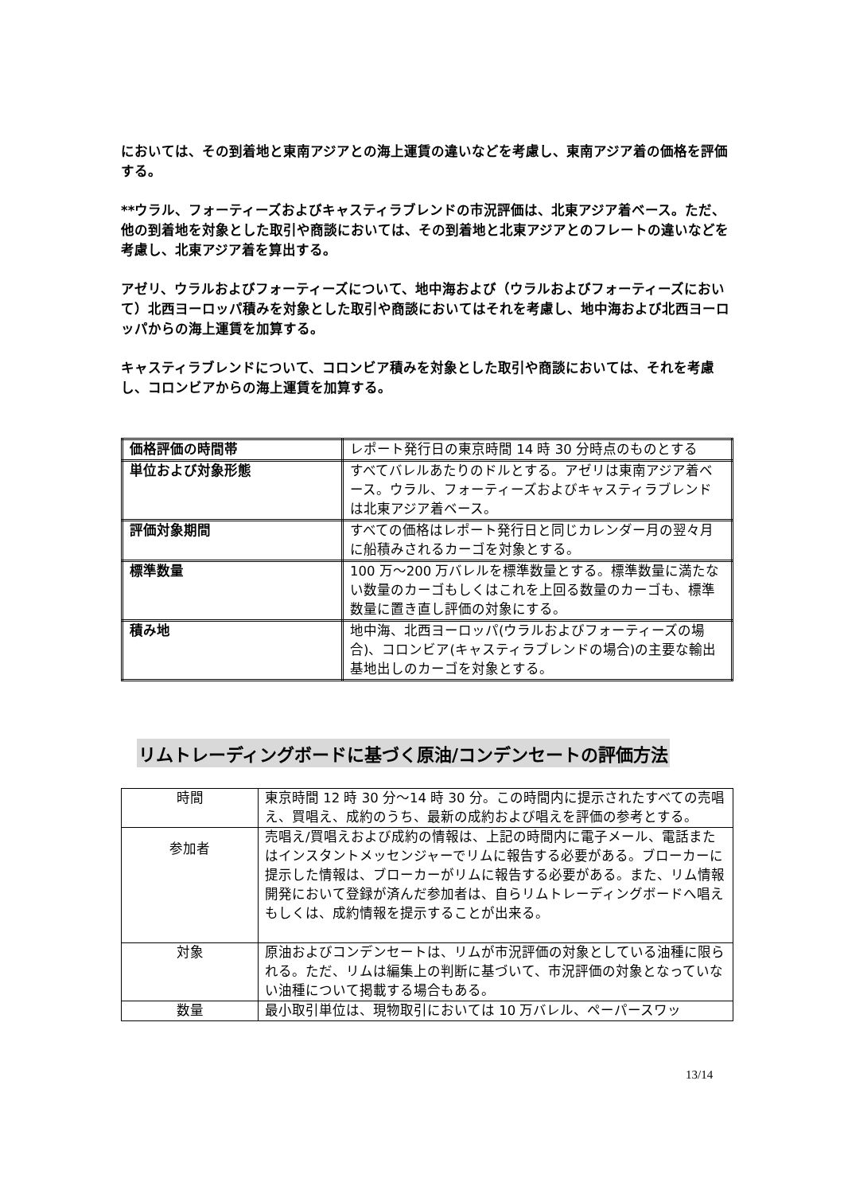においては、その到着地と東南アジアとの海上運賃の違いなどを考慮し、東南アジア着の価格を評価する。
**ウラル、フォーティーズおよびキャスティラブレンドの市況評価は、北東アジア着ベース。ただ、他の到着地を対象とした取引や商談においては、その到着地と北東アジアとのフレートの違いなどを考慮し、北東アジア着を算出する。
アゼリ、ウラルおよびフォーティーズについて、地中海および（ウラルおよびフォーティーズにおいて）北西ヨーロッパ積みを対象とした取引や商談においてはそれを考慮し、地中海および北西ヨーロッパからの海上運賃を加算する。
キャスティラブレンドについて、コロンビア積みを対象とした取引や商談においては、それを考慮し、コロンビアからの海上運賃を加算する。
| 価格評価の時間帯 | レポート発行日の東京時間 14 時 30 分時点のものとする |
| 単位および対象形態 | すべてバレルあたりのドルとする。アゼリは東南アジア着ベース。ウラル、フォーティーズおよびキャスティラブレンドは北東アジア着ベース。 |
| 評価対象期間 | すべての価格はレポート発行日と同じカレンダー月の翌々月に船積みされるカーゴを対象とする。 |
| 標準数量 | 100 万～200 万バレルを標準数量とする。標準数量に満たない数量のカーゴもしくはこれを上回る数量のカーゴも、標準数量に置き直し評価の対象にする。 |
| 積み地 | 地中海、北西ヨーロッパ(ウラルおよびフォーティーズの場合)、コロンビア(キャスティラブレンドの場合)の主要な輸出基地出しのカーゴを対象とする。 |
リムトレーディングボードに基づく原油/コンデンセートの評価方法
| 時間 | 東京時間 12 時 30 分～14 時 30 分。この時間内に提示されたすべての売唱え、買唱え、成約のうち、最新の成約および唱えを評価の参考とする。 |
| 参加者 | 売唱え/買唱えおよび成約の情報は、上記の時間内に電子メール、電話またはインスタントメッセンジャーでリムに報告する必要がある。ブローカーに提示した情報は、ブローカーがリムに報告する必要がある。また、リム情報開発において登録が済んだ参加者は、自らリムトレーディングボードへ唱えもしくは、成約情報を提示することが出来る。 |
| 対象 | 原油およびコンデンセートは、リムが市況評価の対象としている油種に限られる。ただ、リムは編集上の判断に基づいて、市況評価の対象となっていない油種について掲載する場合もある。 |
| 数量 | 最小取引単位は、現物取引においては 10 万バレル、ペーパースワッ |
13/14